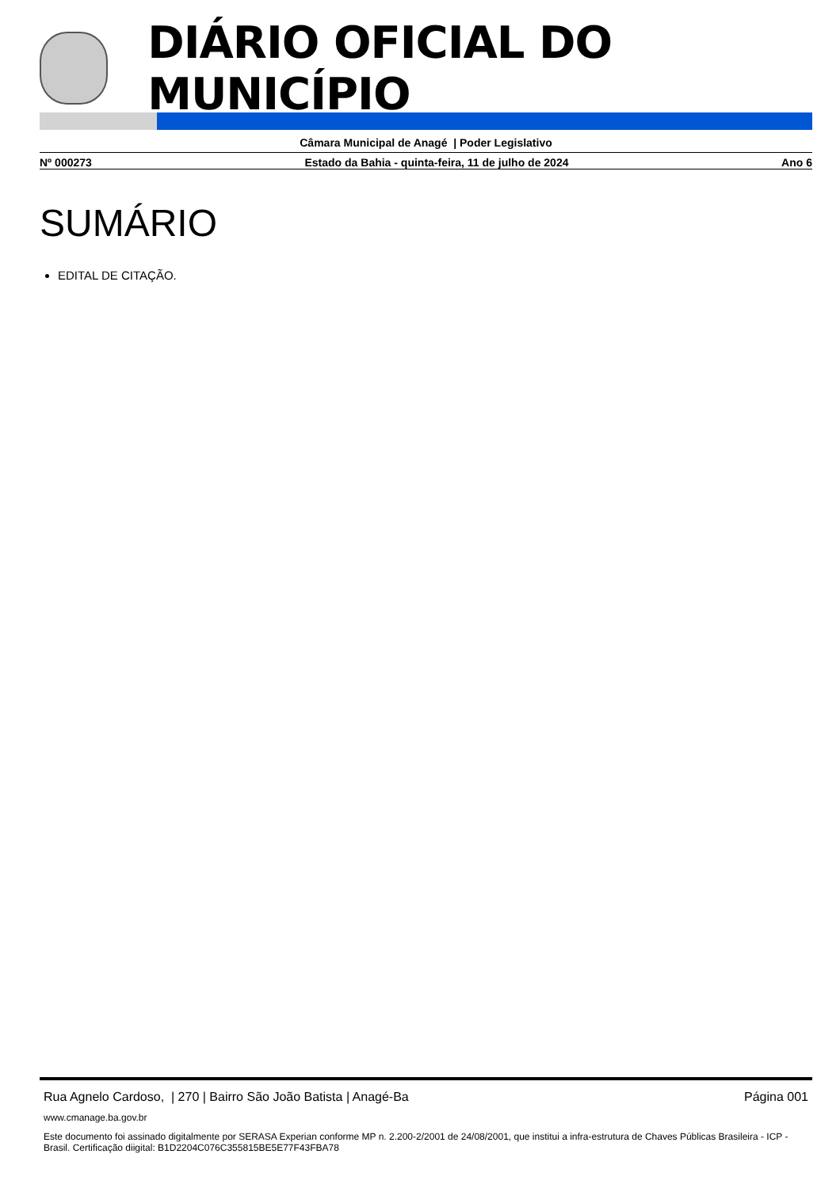DIÁRIO OFICIAL DO MUNICÍPIO
Câmara Municipal de Anagé | Poder Legislativo
Nº 000273 Estado da Bahia - quinta-feira, 11 de julho de 2024 Ano 6
SUMÁRIO
EDITAL DE CITAÇÃO.
Rua Agnelo Cardoso, | 270 | Bairro São João Batista | Anagé-Ba Página 001
www.cmanage.ba.gov.br
Este documento foi assinado digitalmente por SERASA Experian conforme MP n. 2.200-2/2001 de 24/08/2001, que institui a infra-estrutura de Chaves Públicas Brasileira - ICP - Brasil. Certificação diigital: B1D2204C076C355815BE5E77F43FBA78